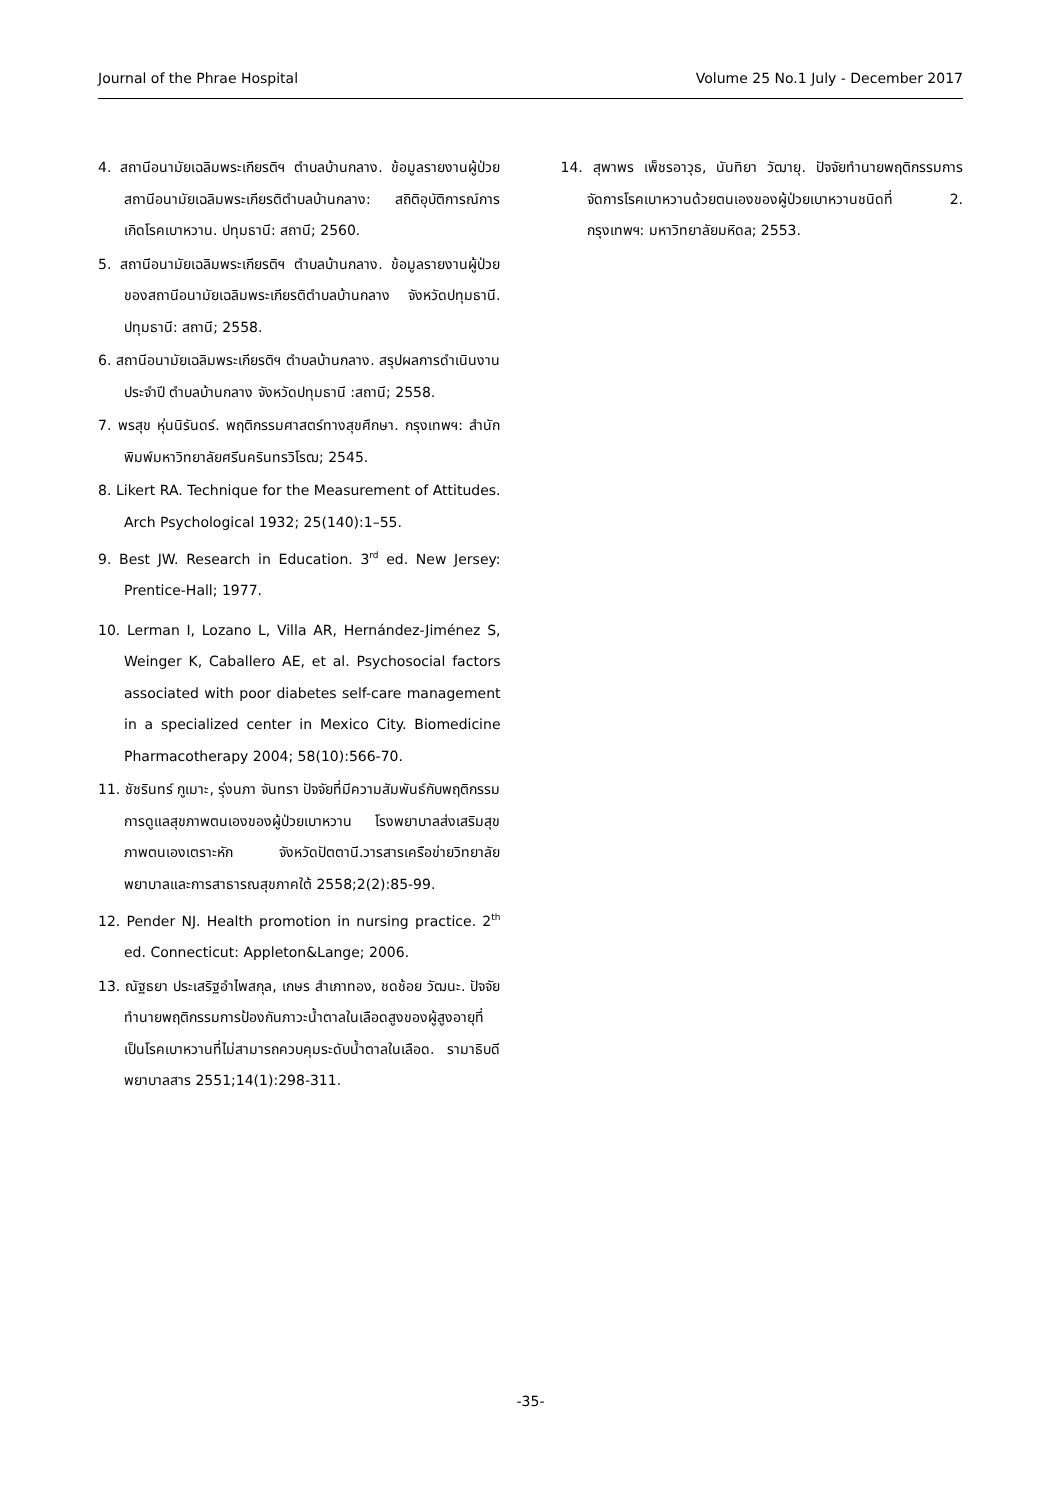Journal of the Phrae Hospital Volume 25 No.1 July - December 2017
4. สถานีอนามัยเฉลิมพระเกียรติฯ ตำบลบ้านกลาง. ข้อมูลรายงานผู้ป่วยสถานีอนามัยเฉลิมพระเกียรติตำบลบ้านกลาง: สถิติอุบัติการณ์การเกิดโรคเบาหวาน. ปทุมธานี: สถานี; 2560.
5. สถานีอนามัยเฉลิมพระเกียรติฯ ตำบลบ้านกลาง. ข้อมูลรายงานผู้ป่วยของสถานีอนามัยเฉลิมพระเกียรติตำบลบ้านกลาง จังหวัดปทุมธานี. ปทุมธานี: สถานี; 2558.
6. สถานีอนามัยเฉลิมพระเกียรติฯ ตำบลบ้านกลาง. สรุปผลการดำเนินงานประจำปี ตำบลบ้านกลาง จังหวัดปทุมธานี :สถานี; 2558.
7. พรสุข หุ่นนิรันดร์. พฤติกรรมศาสตร์ทางสุขศึกษา. กรุงเทพฯ: สำนักพิมพ์มหาวิทยาลัยศรีนครินทรวิโรฒ; 2545.
8. Likert RA. Technique for the Measurement of Attitudes. Arch Psychological 1932; 25(140):1–55.
9. Best JW. Research in Education. 3<sup>rd</sup> ed. New Jersey: Prentice-Hall; 1977.
10. Lerman I, Lozano L, Villa AR, Hernández-Jiménez S, Weinger K, Caballero AE, et al. Psychosocial factors associated with poor diabetes self-care management in a specialized center in Mexico City. Biomedicine Pharmacotherapy 2004; 58(10):566-70.
11. ชัชรินทร์ กูเมาะ, รุ่งนภา จันทรา ปัจจัยที่มีความสัมพันธ์กับพฤติกรรมการดูแลสุขภาพตนเองของผู้ป่วยเบาหวาน โรงพยาบาลส่งเสริมสุขภาพตนเองเตราะหัก จังหวัดปัตตานี.วารสารเครือข่ายวิทยาลัยพยาบาลและการสาธารณสุขภาคใต้ 2558;2(2):85-99.
12. Pender NJ. Health promotion in nursing practice. 2<sup>th</sup> ed. Connecticut: Appleton&Lange; 2006.
13. ณัฐธยา ประเสริฐอำไพสกุล, เกษร สำเภาทอง, ชดช้อย วัฒนะ. ปัจจัยทำนายพฤติกรรมการป้องกันภาวะน้ำตาลในเลือดสูงของผู้สูงอายุที่เป็นโรคเบาหวานที่ไม่สามารถควบคุมระดับน้ำตาลในเลือด. รามาธิบดีพยาบาลสาร 2551;14(1):298-311.
14. สุพาพร เพ็ชรอาวุธ, นันทิยา วัฒายุ. ปัจจัยทำนายพฤติกรรมการจัดการโรคเบาหวานด้วยตนเองของผู้ป่วยเบาหวานชนิดที่ 2. กรุงเทพฯ: มหาวิทยาลัยมหิดล; 2553.
-35-